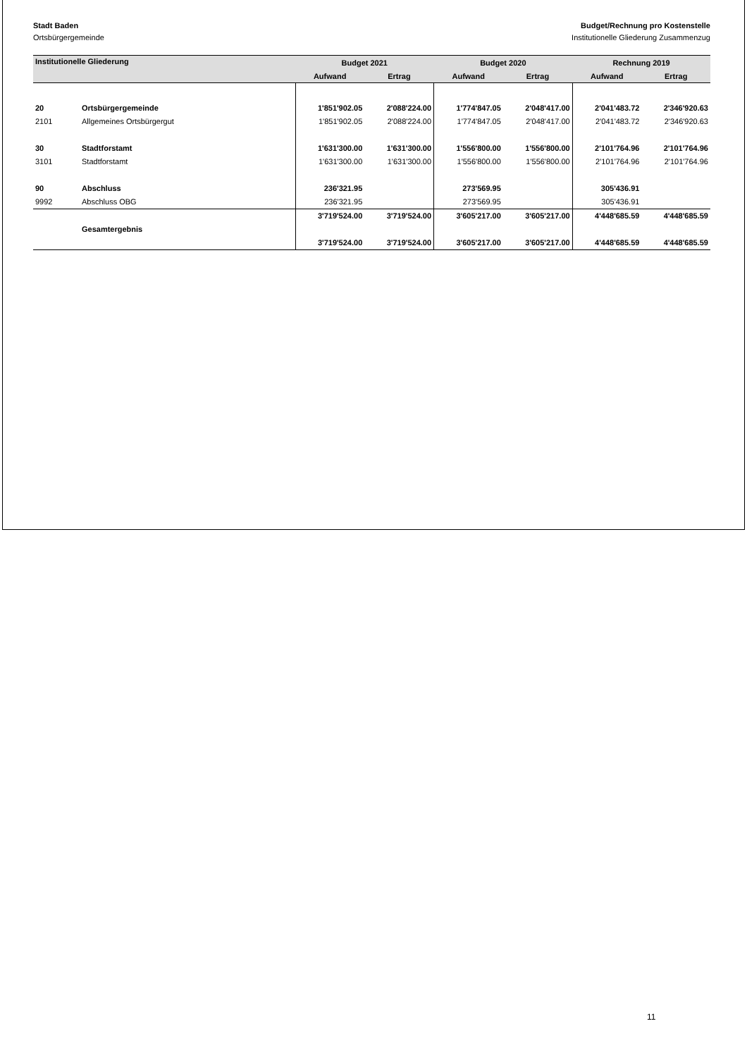Stadt Baden Budget/Rechnung pro Kostenstelle
Ortsbürgergemeinde Institutionelle Gliederung Zusammenzug
| Institutionelle Gliederung | | Budget 2021 | | Budget 2020 | | Rechnung 2019 | |
| --- | --- | --- | --- | --- | --- | --- | --- |
| | | Aufwand | Ertrag | Aufwand | Ertrag | Aufwand | Ertrag |
| 20 | Ortsbürgergemeinde | 1'851'902.05 | 2'088'224.00 | 1'774'847.05 | 2'048'417.00 | 2'041'483.72 | 2'346'920.63 |
| 2101 | Allgemeines Ortsbürgergut | 1'851'902.05 | 2'088'224.00 | 1'774'847.05 | 2'048'417.00 | 2'041'483.72 | 2'346'920.63 |
| 30 | Stadtforstamt | 1'631'300.00 | 1'631'300.00 | 1'556'800.00 | 1'556'800.00 | 2'101'764.96 | 2'101'764.96 |
| 3101 | Stadtforstamt | 1'631'300.00 | 1'631'300.00 | 1'556'800.00 | 1'556'800.00 | 2'101'764.96 | 2'101'764.96 |
| 90 | Abschluss | 236'321.95 | | 273'569.95 | | 305'436.91 | |
| 9992 | Abschluss OBG | 236'321.95 | | 273'569.95 | | 305'436.91 | |
| | | 3'719'524.00 | 3'719'524.00 | 3'605'217.00 | 3'605'217.00 | 4'448'685.59 | 4'448'685.59 |
| | Gesamtergebnis | | | | | | |
| | | 3'719'524.00 | 3'719'524.00 | 3'605'217.00 | 3'605'217.00 | 4'448'685.59 | 4'448'685.59 |
11